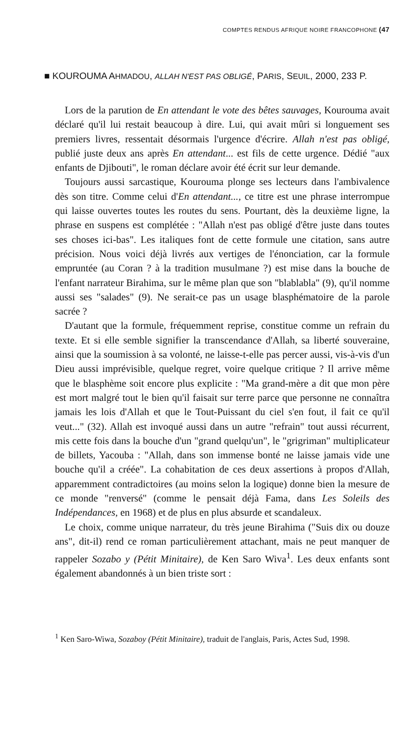COMPTES RENDUS AFRIQUE NOIRE FRANCOPHONE (47
■ KOUROUMA AHMADOU, ALLAH N'EST PAS OBLIGÉ, PARIS, SEUIL, 2000, 233 P.
Lors de la parution de En attendant le vote des bêtes sauvages, Kourouma avait déclaré qu'il lui restait beaucoup à dire. Lui, qui avait mûri si longuement ses premiers livres, ressentait désormais l'urgence d'écrire. Allah n'est pas obligé, publié juste deux ans après En attendant... est fils de cette urgence. Dédié "aux enfants de Djibouti", le roman déclare avoir été écrit sur leur demande.
Toujours aussi sarcastique, Kourouma plonge ses lecteurs dans l'ambivalence dès son titre. Comme celui d'En attendant..., ce titre est une phrase interrompue qui laisse ouvertes toutes les routes du sens. Pourtant, dès la deuxième ligne, la phrase en suspens est complétée : "Allah n'est pas obligé d'être juste dans toutes ses choses ici-bas". Les italiques font de cette formule une citation, sans autre précision. Nous voici déjà livrés aux vertiges de l'énonciation, car la formule empruntée (au Coran ? à la tradition musulmane ?) est mise dans la bouche de l'enfant narrateur Birahima, sur le même plan que son "blablabla" (9), qu'il nomme aussi ses "salades" (9). Ne serait-ce pas un usage blasphématoire de la parole sacrée ?
D'autant que la formule, fréquemment reprise, constitue comme un refrain du texte. Et si elle semble signifier la transcendance d'Allah, sa liberté souveraine, ainsi que la soumission à sa volonté, ne laisse-t-elle pas percer aussi, vis-à-vis d'un Dieu aussi imprévisible, quelque regret, voire quelque critique ? Il arrive même que le blasphème soit encore plus explicite : "Ma grand-mère a dit que mon père est mort malgré tout le bien qu'il faisait sur terre parce que personne ne connaîtra jamais les lois d'Allah et que le Tout-Puissant du ciel s'en fout, il fait ce qu'il veut..." (32). Allah est invoqué aussi dans un autre "refrain" tout aussi récurrent, mis cette fois dans la bouche d'un "grand quelqu'un", le "grigriman" multiplicateur de billets, Yacouba : "Allah, dans son immense bonté ne laisse jamais vide une bouche qu'il a créée". La cohabitation de ces deux assertions à propos d'Allah, apparemment contradictoires (au moins selon la logique) donne bien la mesure de ce monde "renversé" (comme le pensait déjà Fama, dans Les Soleils des Indépendances, en 1968) et de plus en plus absurde et scandaleux.
Le choix, comme unique narrateur, du très jeune Birahima ("Suis dix ou douze ans", dit-il) rend ce roman particulièrement attachant, mais ne peut manquer de rappeler Sozabo y (Pétit Minitaire), de Ken Saro Wiva<sup>1</sup>. Les deux enfants sont également abandonnés à un bien triste sort :
<sup>1</sup> Ken Saro-Wiwa, Sozaboy (Pétit Minitaire), traduit de l'anglais, Paris, Actes Sud, 1998.